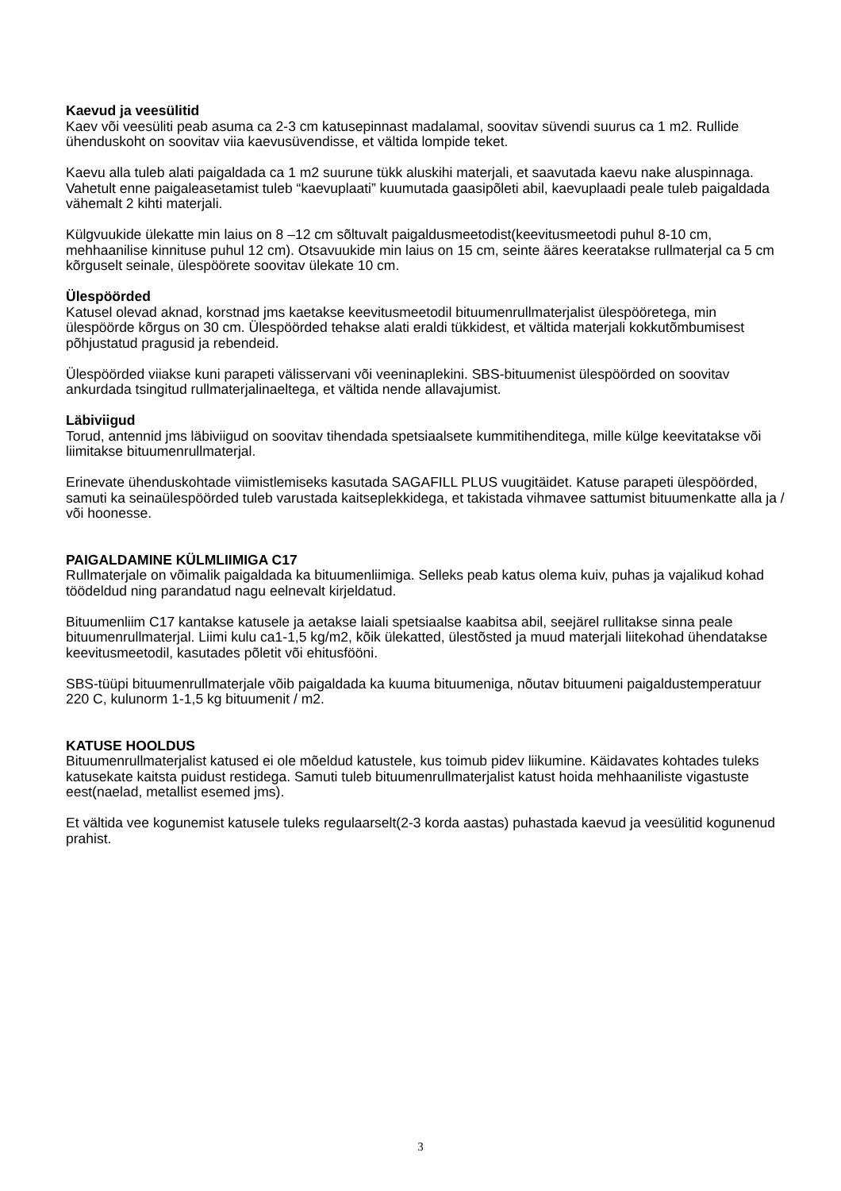Kaevud ja veesülitid
Kaev või veesüliti peab asuma ca 2-3 cm katusepinnast madalamal, soovitav süvendi suurus ca 1 m2. Rullide ühenduskoht on soovitav viia kaevusüvendisse, et vältida lompide teket.
Kaevu alla tuleb alati paigaldada ca 1 m2 suurune tükk aluskihi materjali, et saavutada kaevu nake aluspinnaga. Vahetult enne paigaleasetamist tuleb “kaevuplaati” kuumutada gaasipõleti abil, kaevuplaadi peale tuleb paigaldada vähemalt 2 kihti materjali.
Külgvuukide ülekatte min laius on 8 –12 cm sõltuvalt paigaldusmeetodist(keevitusmeetodi puhul 8-10 cm, mehhaanilise kinnituse puhul 12 cm). Otsavuukide min laius on 15 cm, seinte ääres keeratakse rullmaterjal ca 5 cm kõrguselt seinale, ülespöörete soovitav ülekate 10 cm.
Ülespöörded
Katusel olevad aknad, korstnad jms kaetakse keevitusmeetodil bituumenrullmaterjalist ülespööretega, min ülespöörde kõrgus on 30 cm. Ülespöörded tehakse alati eraldi tükkidest, et vältida materjali kokkutõmbumisest põhjustatud pragusid ja rebendeid.
Ülespöörded viiakse kuni parapeti välisservani või veeninaplekini. SBS-bituumenist ülespöörded on soovitav ankurdada tsingitud rullmaterjalinaeltega, et vältida nende allavajumist.
Läbiviigud
Torud, antennid jms läbiviigud on soovitav tihendada spetsiaalsete kummitihenditega, mille külge keevitatakse või liimitakse bituumenrullmaterjal.
Erinevate ühenduskohtade viimistlemiseks kasutada SAGAFILL PLUS vuugitäidet. Katuse parapeti ülespöörded, samuti ka seinaülespöörded tuleb varustada kaitseplekkidega, et takistada vihmavee sattumist bituumenkatte alla ja / või hoonesse.
PAIGALDAMINE KÜLMLIIMIGA C17
Rullmaterjale on võimalik paigaldada ka bituumenliimiga. Selleks peab katus olema kuiv, puhas ja vajalikud kohad töödeldud ning parandatud nagu eelnevalt kirjeldatud.
Bituumenliim C17 kantakse katusele ja aetakse laiali spetsiaalse kaabitsa abil, seejärel rullitakse sinna peale bituumenrullmaterjal. Liimi kulu ca1-1,5 kg/m2, kõik ülekatted, ülestõsted ja muud materjali liitekohad ühendatakse keevitusmeetodil, kasutades põletit või ehitusfööni.
SBS-tüüpi bituumenrullmaterjale võib paigaldada ka kuuma bituumeniga, nõutav bituumeni paigaldustemperatuur 220 C, kulunorm 1-1,5 kg bituumenit / m2.
KATUSE HOOLDUS
Bituumenrullmaterjalist katused ei ole mõeldud katustele, kus toimub pidev liikumine. Käidavates kohtades tuleks katusekate kaitsta puidust restidega. Samuti tuleb bituumenrullmaterjalist katust hoida mehhaaniliste vigastuste eest(naelad, metallist esemed jms).
Et vältida vee kogunemist katusele tuleks regulaarselt(2-3 korda aastas) puhastada kaevud ja veesülitid kogunenud prahist.
3